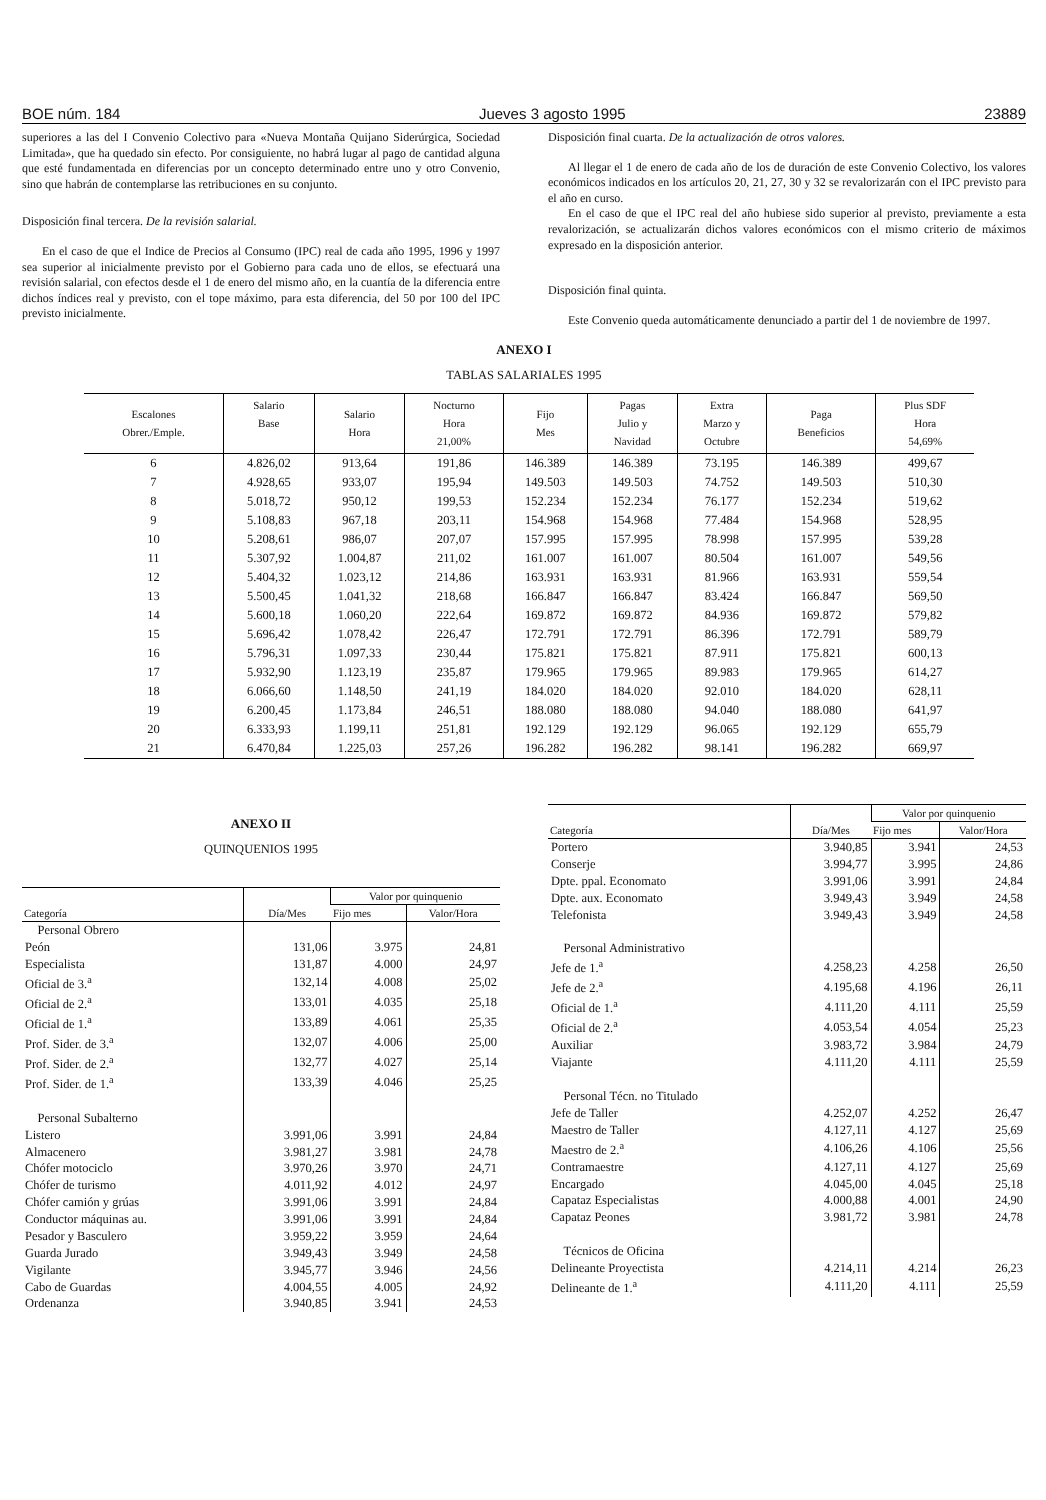BOE núm. 184 Jueves 3 agosto 1995 23889
superiores a las del I Convenio Colectivo para «Nueva Montaña Quijano Siderúrgica, Sociedad Limitada», que ha quedado sin efecto. Por consiguiente, no habrá lugar al pago de cantidad alguna que esté fundamentada en diferencias por un concepto determinado entre uno y otro Convenio, sino que habrán de contemplarse las retribuciones en su conjunto.
Disposición final tercera. De la revisión salarial.
En el caso de que el Indice de Precios al Consumo (IPC) real de cada año 1995, 1996 y 1997 sea superior al inicialmente previsto por el Gobierno para cada uno de ellos, se efectuará una revisión salarial, con efectos desde el 1 de enero del mismo año, en la cuantía de la diferencia entre dichos índices real y previsto, con el tope máximo, para esta diferencia, del 50 por 100 del IPC previsto inicialmente.
Disposición final cuarta. De la actualización de otros valores.
Al llegar el 1 de enero de cada año de los de duración de este Convenio Colectivo, los valores económicos indicados en los artículos 20, 21, 27, 30 y 32 se revalorizarán con el IPC previsto para el año en curso.
En el caso de que el IPC real del año hubiese sido superior al previsto, previamente a esta revalorización, se actualizarán dichos valores económicos con el mismo criterio de máximos expresado en la disposición anterior.
Disposición final quinta.
Este Convenio queda automáticamente denunciado a partir del 1 de noviembre de 1997.
ANEXO I
TABLAS SALARIALES 1995
| Escalones Obrer./Emple. | Salario Base | Salario Hora | Nocturno Hora 21,00% | Fijo Mes | Pagas Julio y Navidad | Extra Marzo y Octubre | Paga Beneficios | Plus SDF Hora 54,69% |
| --- | --- | --- | --- | --- | --- | --- | --- | --- |
| 6 | 4.826,02 | 913,64 | 191,86 | 146.389 | 146.389 | 73.195 | 146.389 | 499,67 |
| 7 | 4.928,65 | 933,07 | 195,94 | 149.503 | 149.503 | 74.752 | 149.503 | 510,30 |
| 8 | 5.018,72 | 950,12 | 199,53 | 152.234 | 152.234 | 76.177 | 152.234 | 519,62 |
| 9 | 5.108,83 | 967,18 | 203,11 | 154.968 | 154.968 | 77.484 | 154.968 | 528,95 |
| 10 | 5.208,61 | 986,07 | 207,07 | 157.995 | 157.995 | 78.998 | 157.995 | 539,28 |
| 11 | 5.307,92 | 1.004,87 | 211,02 | 161.007 | 161.007 | 80.504 | 161.007 | 549,56 |
| 12 | 5.404,32 | 1.023,12 | 214,86 | 163.931 | 163.931 | 81.966 | 163.931 | 559,54 |
| 13 | 5.500,45 | 1.041,32 | 218,68 | 166.847 | 166.847 | 83.424 | 166.847 | 569,50 |
| 14 | 5.600,18 | 1.060,20 | 222,64 | 169.872 | 169.872 | 84.936 | 169.872 | 579,82 |
| 15 | 5.696,42 | 1.078,42 | 226,47 | 172.791 | 172.791 | 86.396 | 172.791 | 589,79 |
| 16 | 5.796,31 | 1.097,33 | 230,44 | 175.821 | 175.821 | 87.911 | 175.821 | 600,13 |
| 17 | 5.932,90 | 1.123,19 | 235,87 | 179.965 | 179.965 | 89.983 | 179.965 | 614,27 |
| 18 | 6.066,60 | 1.148,50 | 241,19 | 184.020 | 184.020 | 92.010 | 184.020 | 628,11 |
| 19 | 6.200,45 | 1.173,84 | 246,51 | 188.080 | 188.080 | 94.040 | 188.080 | 641,97 |
| 20 | 6.333,93 | 1.199,11 | 251,81 | 192.129 | 192.129 | 96.065 | 192.129 | 655,79 |
| 21 | 6.470,84 | 1.225,03 | 257,26 | 196.282 | 196.282 | 98.141 | 196.282 | 669,97 |
ANEXO II
QUINQUENIOS 1995
| Categoría | Día/Mes | Valor por quinquenio | |
| --- | --- | --- | --- |
| | | Fijo mes | Valor/Hora |
| Personal Obrero | | | |
| Peón | 131,06 | 3.975 | 24,81 |
| Especialista | 131,87 | 4.000 | 24,97 |
| Oficial de 3.<sup>a</sup> | 132,14 | 4.008 | 25,02 |
| Oficial de 2.<sup>a</sup> | 133,01 | 4.035 | 25,18 |
| Oficial de 1.<sup>a</sup> | 133,89 | 4.061 | 25,35 |
| Prof. Sider. de 3.<sup>a</sup> | 132,07 | 4.006 | 25,00 |
| Prof. Sider. de 2.<sup>a</sup> | 132,77 | 4.027 | 25,14 |
| Prof. Sider. de 1.<sup>a</sup> | 133,39 | 4.046 | 25,25 |
| Personal Subalterno | | | |
| Listero | 3.991,06 | 3.991 | 24,84 |
| Almacenero | 3.981,27 | 3.981 | 24,78 |
| Chófer motociclo | 3.970,26 | 3.970 | 24,71 |
| Chófer de turismo | 4.011,92 | 4.012 | 24,97 |
| Chófer camión y grúas | 3.991,06 | 3.991 | 24,84 |
| Conductor máquinas au. | 3.991,06 | 3.991 | 24,84 |
| Pesador y Basculero | 3.959,22 | 3.959 | 24,64 |
| Guarda Jurado | 3.949,43 | 3.949 | 24,58 |
| Vigilante | 3.945,77 | 3.946 | 24,56 |
| Cabo de Guardas | 4.004,55 | 4.005 | 24,92 |
| Ordenanza | 3.940,85 | 3.941 | 24,53 |
| Categoría | Día/Mes | Valor por quinquenio | |
| --- | --- | --- | --- |
| | | Fijo mes | Valor/Hora |
| Portero | 3.940,85 | 3.941 | 24,53 |
| Conserje | 3.994,77 | 3.995 | 24,86 |
| Dpte. ppal. Economato | 3.991,06 | 3.991 | 24,84 |
| Dpte. aux. Economato | 3.949,43 | 3.949 | 24,58 |
| Telefonista | 3.949,43 | 3.949 | 24,58 |
| Personal Administrativo | | | |
| Jefe de 1.<sup>a</sup> | 4.258,23 | 4.258 | 26,50 |
| Jefe de 2.<sup>a</sup> | 4.195,68 | 4.196 | 26,11 |
| Oficial de 1.<sup>a</sup> | 4.111,20 | 4.111 | 25,59 |
| Oficial de 2.<sup>a</sup> | 4.053,54 | 4.054 | 25,23 |
| Auxiliar | 3.983,72 | 3.984 | 24,79 |
| Viajante | 4.111,20 | 4.111 | 25,59 |
| Personal Técn. no Titulado | | | |
| Jefe de Taller | 4.252,07 | 4.252 | 26,47 |
| Maestro de Taller | 4.127,11 | 4.127 | 25,69 |
| Maestro de 2.<sup>a</sup> | 4.106,26 | 4.106 | 25,56 |
| Contramaestre | 4.127,11 | 4.127 | 25,69 |
| Encargado | 4.045,00 | 4.045 | 25,18 |
| Capataz Especialistas | 4.000,88 | 4.001 | 24,90 |
| Capataz Peones | 3.981,72 | 3.981 | 24,78 |
| Técnicos de Oficina | | | |
| Delineante Proyectista | 4.214,11 | 4.214 | 26,23 |
| Delineante de 1.<sup>a</sup> | 4.111,20 | 4.111 | 25,59 |